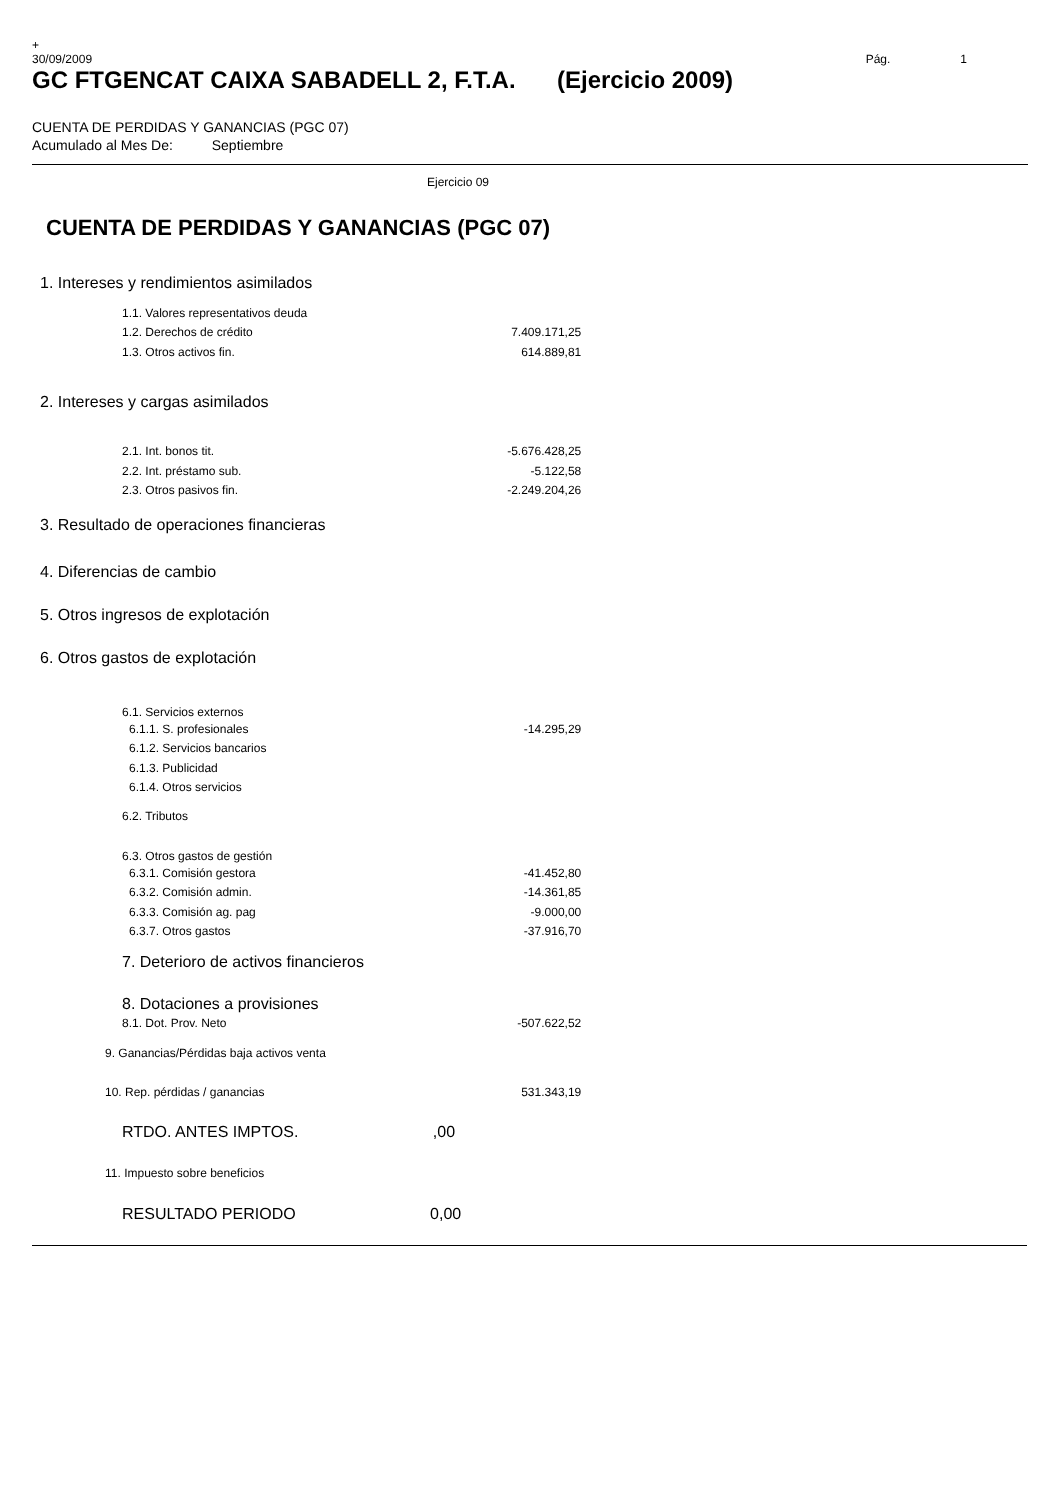+
30/09/2009 Pág. 1
GC FTGENCAT CAIXA SABADELL 2, F.T.A. (Ejercicio 2009)
CUENTA DE PERDIDAS Y GANANCIAS (PGC 07)
Acumulado al Mes De: Septiembre
Ejercicio 09
CUENTA DE PERDIDAS Y GANANCIAS (PGC 07)
| 1. Intereses y rendimientos asimilados | |
| 1.1. Valores representativos deuda | |
| 1.2. Derechos de crédito | 7.409.171,25 |
| 1.3. Otros activos fin. | 614.889,81 |
| 2. Intereses y cargas asimilados | |
| 2.1. Int. bonos tit. | -5.676.428,25 |
| 2.2. Int. préstamo sub. | -5.122,58 |
| 2.3. Otros pasivos fin. | -2.249.204,26 |
| 3. Resultado de operaciones financieras | |
| 4. Diferencias de cambio | |
| 5. Otros ingresos de explotación | |
| 6. Otros gastos de explotación | |
| 6.1. Servicios externos | |
| 6.1.1. S. profesionales | -14.295,29 |
| 6.1.2. Servicios bancarios | |
| 6.1.3. Publicidad | |
| 6.1.4. Otros servicios | |
| 6.2. Tributos | |
| 6.3. Otros gastos de gestión | |
| 6.3.1. Comisión gestora | -41.452,80 |
| 6.3.2. Comisión admin. | -14.361,85 |
| 6.3.3. Comisión ag. pag | -9.000,00 |
| 6.3.7. Otros gastos | -37.916,70 |
| 7. Deterioro de activos financieros | |
| 8. Dotaciones a provisiones | |
| 8.1. Dot. Prov. Neto | -507.622,52 |
| 9. Ganancias/Pérdidas baja activos venta | |
| 10. Rep. pérdidas / ganancias | 531.343,19 |
| RTDO. ANTES IMPTOS. ,00 | |
| 11. Impuesto sobre beneficios | |
| RESULTADO PERIODO 0,00 | |